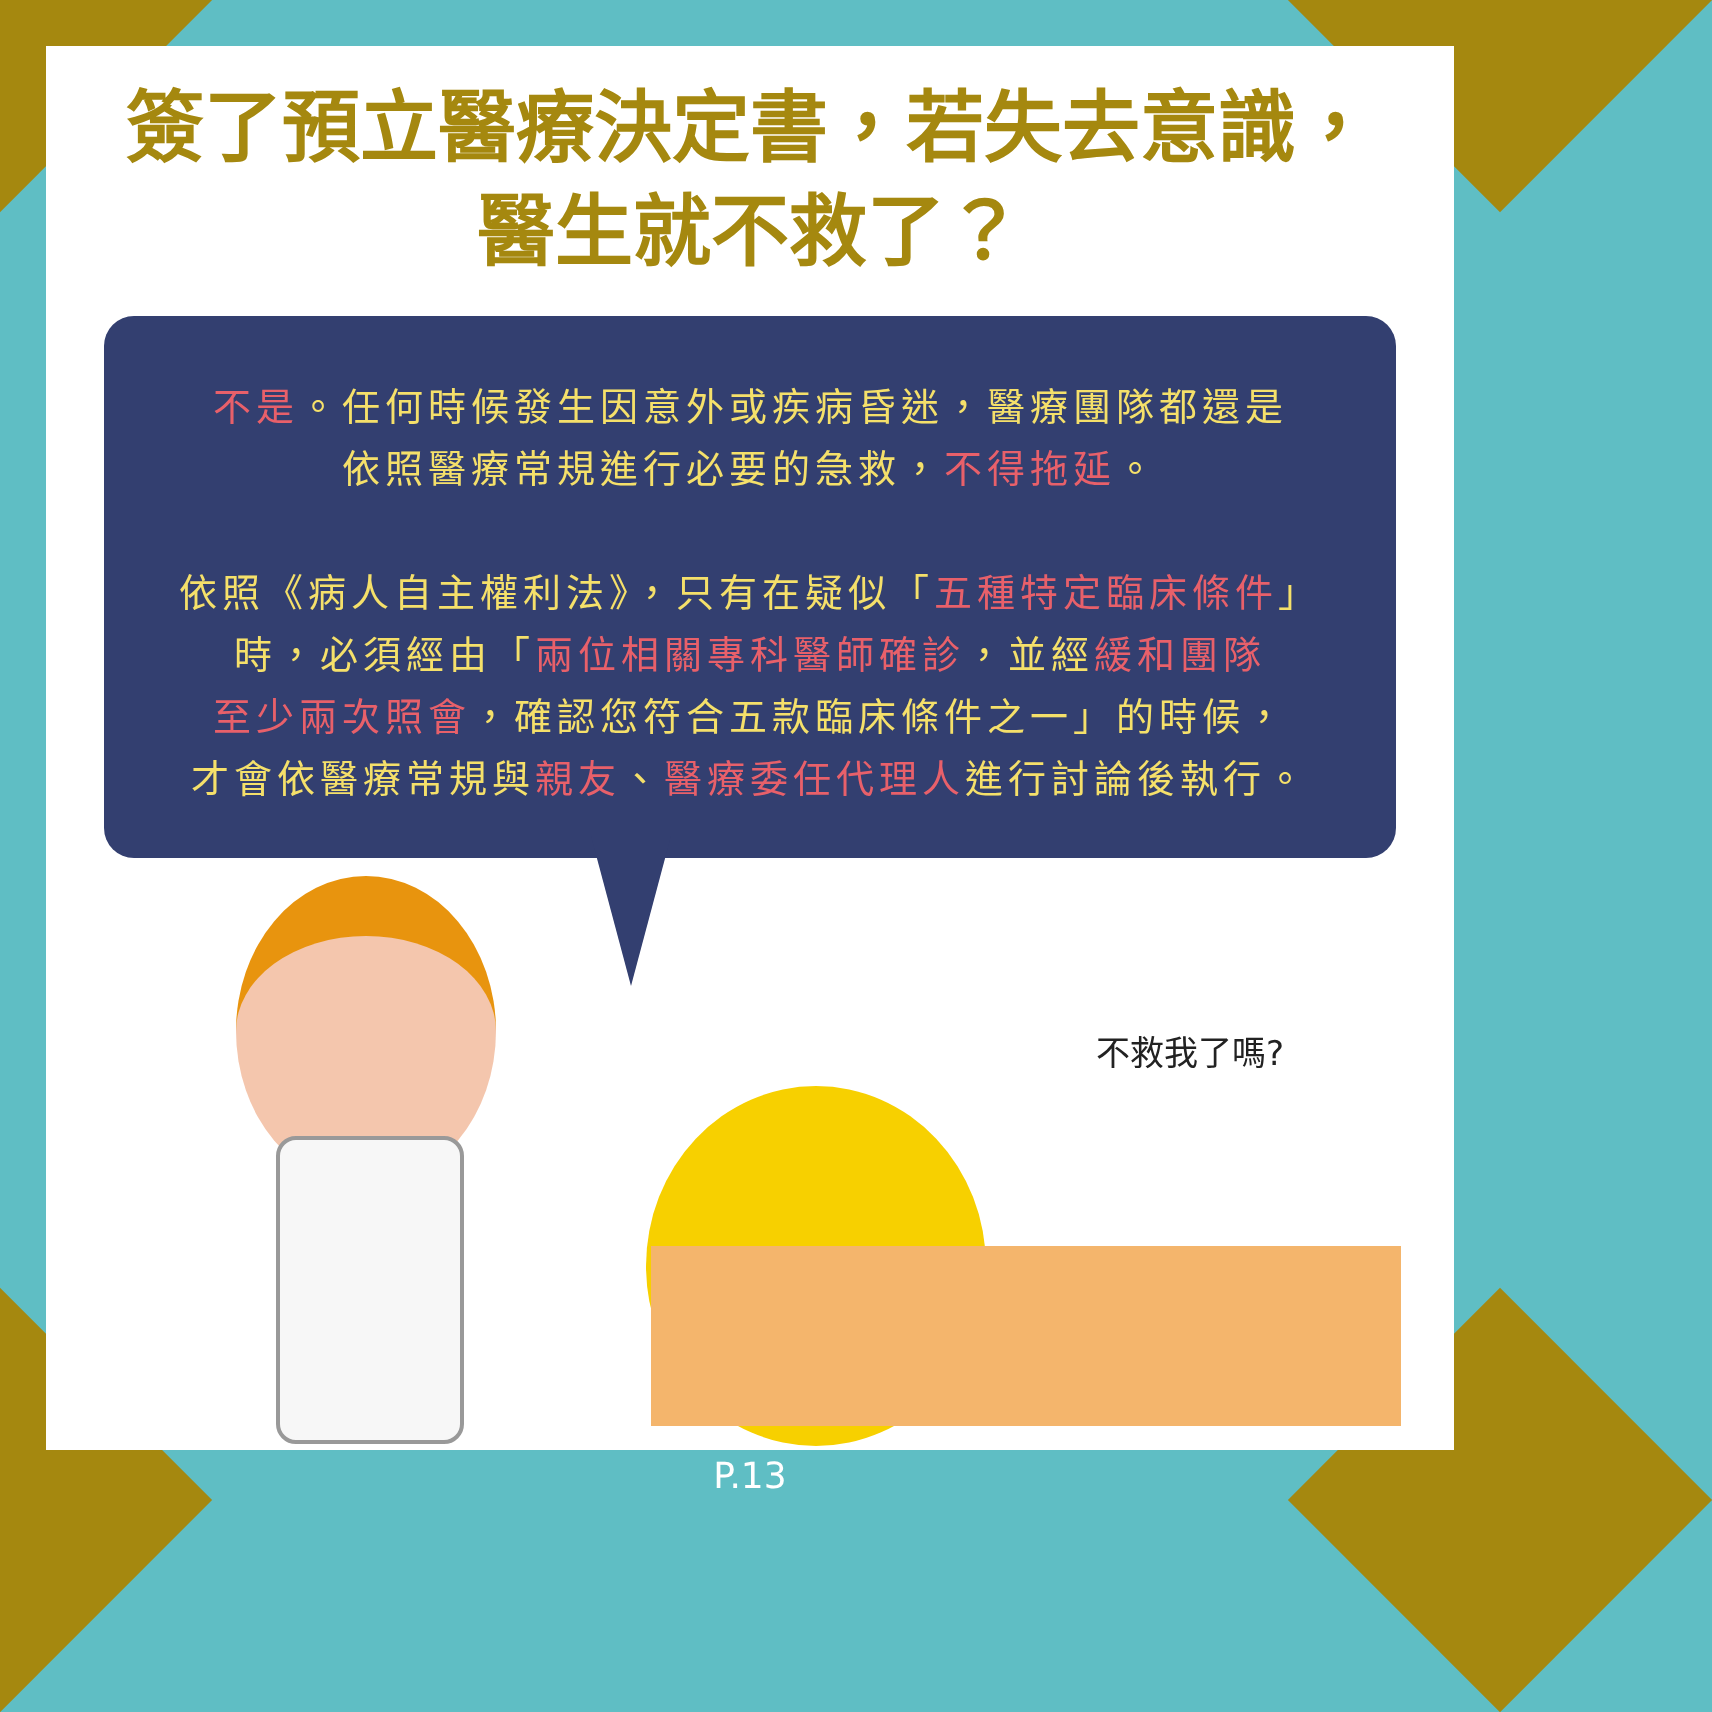簽了預立醫療決定書，若失去意識，
醫生就不救了？
不是。任何時候發生因意外或疾病昏迷，醫療團隊都還是
依照醫療常規進行必要的急救，不得拖延。
依照《病人自主權利法》，只有在疑似「五種特定臨床條件」
時，必須經由「兩位相關專科醫師確診，並經緩和團隊
至少兩次照會，確認您符合五款臨床條件之一」的時候，
才會依醫療常規與親友、醫療委任代理人進行討論後執行。
不救我了嗎?
P.13